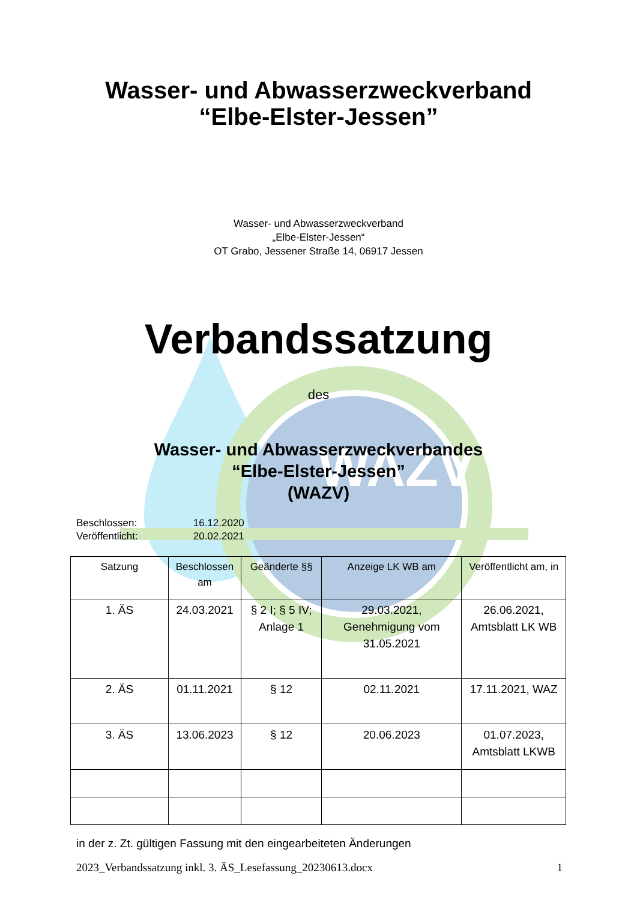WAZV
Wasser- und Abwasserzweckverband
“Elbe-Elster-Jessen”
Wasser- und Abwasserzweckverband
„Elbe-Elster-Jessen“
OT Grabo, Jessener Straße 14, 06917 Jessen
Verbandssatzung
des
Wasser- und Abwasserzweckverbandes
“Elbe-Elster-Jessen”
(WAZV)
Beschlossen: 16.12.2020
Veröffentlicht: 20.02.2021
| Satzung | Beschlossen am | Geänderte §§ | Anzeige LK WB am | Veröffentlicht am, in |
| --- | --- | --- | --- | --- |
| 1. ÄS | 24.03.2021 | § 2 I; § 5 IV; Anlage 1 | 29.03.2021, Genehmigung vom 31.05.2021 | 26.06.2021, Amtsblatt LK WB |
| 2. ÄS | 01.11.2021 | § 12 | 02.11.2021 | 17.11.2021, WAZ |
| 3. ÄS | 13.06.2023 | § 12 | 20.06.2023 | 01.07.2023, Amtsblatt LKWB |
in der z. Zt. gültigen Fassung mit den eingearbeiteten Änderungen
2023_Verbandssatzung inkl. 3. ÄS_Lesefassung_20230613.docx 1